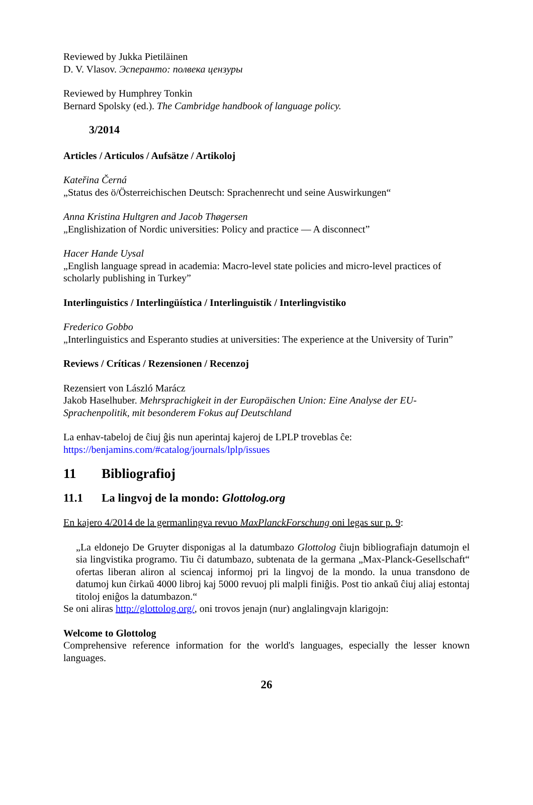Reviewed by Jukka Pietiläinen
D. V. Vlasov. Эсперанто: полвека цензуры
Reviewed by Humphrey Tonkin
Bernard Spolsky (ed.). The Cambridge handbook of language policy.
3/2014
Articles / Articulos / Aufsätze / Artikoloj
Kateřina Černá
„Status des ö/Österreichischen Deutsch: Sprachenrecht und seine Auswirkungen“
Anna Kristina Hultgren and Jacob Thøgersen
„Englishization of Nordic universities: Policy and practice — A disconnect”
Hacer Hande Uysal
„English language spread in academia: Macro-level state policies and micro-level practices of scholarly publishing in Turkey”
Interlinguistics / Interlingüística / Interlinguistik / Interlingvistiko
Frederico Gobbo
„Interlinguistics and Esperanto studies at universities: The experience at the University of Turin”
Reviews / Críticas / Rezensionen / Recenzoj
Rezensiert von László Marácz
Jakob Haselhuber. Mehrsprachigkeit in der Europäischen Union: Eine Analyse der EU-Sprachenpolitik, mit besonderem Fokus auf Deutschland
La enhav-tabeloj de ĉiuj ĝis nun aperintaj kajeroj de LPLP troveblas ĉe:
https://benjamins.com/#catalog/journals/lplp/issues
11 Bibliografioj
11.1 La lingvoj de la mondo: Glottolog.org
En kajero 4/2014 de la germanlingva revuo MaxPlanckForschung oni legas sur p. 9:
„La eldonejo De Gruyter disponigas al la datumbazo Glottolog ĉiujn bibliografiajn datumojn el sia lingvistika programo. Tiu ĉi datumbazo, subtenata de la germana „Max-Planck-Gesellschaft“ ofertas liberan aliron al sciencaj informoj pri la lingvoj de la mondo. la unua transdono de datumoj kun ĉirkaŭ 4000 libroj kaj 5000 revuoj pli malpli finiĝis. Post tio ankaŭ ĉiuj aliaj estontaj titoloj eniĝos la datumbazon.“
Se oni aliras http://glottolog.org/, oni trovos jenajn (nur) anglalingvajn klarigojn:
Welcome to Glottolog
Comprehensive reference information for the world's languages, especially the lesser known languages.
26